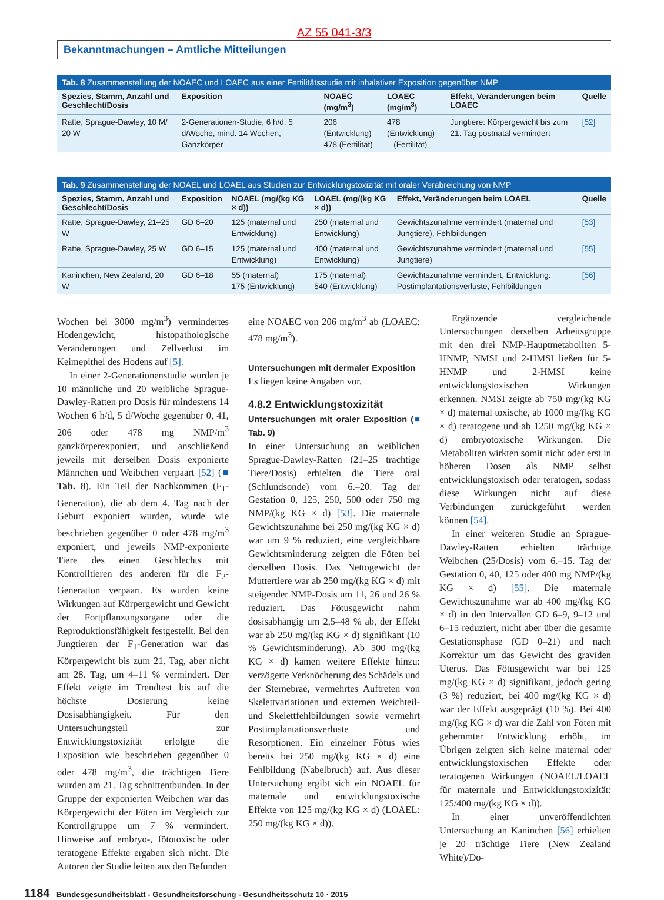AZ 55 041-3/3
Bekanntmachungen – Amtliche Mitteilungen
Tab. 8 Zusammenstellung der NOAEC und LOAEC aus einer Fertilitätsstudie mit inhalativer Exposition gegenüber NMP
| Spezies, Stamm, Anzahl und Geschlecht/Dosis | Exposition | NOAEC (mg/m<sup>3</sup>) | LOAEC (mg/m<sup>3</sup>) | Effekt, Veränderungen beim LOAEC | Quelle |
| --- | --- | --- | --- | --- | --- |
| Ratte, Sprague-Dawley, 10 M/ 20 W | 2-Generationen-Studie, 6 h/d, 5 d/Woche, mind. 14 Wochen, Ganzkörper | 206 (Entwicklung) 478 (Fertilität) | 478 (Entwicklung) – (Fertilität) | Jungtiere: Körpergewicht bis zum 21. Tag postnatal vermindert | [52] |
Tab. 9 Zusammenstellung der NOAEL und LOAEL aus Studien zur Entwicklungstoxizität mit oraler Verabreichung von NMP
| Spezies, Stamm, Anzahl und Geschlecht/Dosis | Exposition | NOAEL (mg/(kg KG × d)) | LOAEL (mg/(kg KG × d)) | Effekt, Veränderungen beim LOAEL | Quelle |
| --- | --- | --- | --- | --- | --- |
| Ratte, Sprague-Dawley, 21–25 W | GD 6–20 | 125 (maternal und Entwicklung) | 250 (maternal und Entwicklung) | Gewichtszunahme vermindert (maternal und Jungtiere), Fehlbildungen | [53] |
| Ratte, Sprague-Dawley, 25 W | GD 6–15 | 125 (maternal und Entwicklung) | 400 (maternal und Entwicklung) | Gewichtszunahme vermindert (maternal und Jungtiere) | [55] |
| Kaninchen, New Zealand, 20 W | GD 6–18 | 55 (maternal) 175 (Entwicklung) | 175 (maternal) 540 (Entwicklung) | Gewichtszunahme vermindert, Entwicklung: Postimplantationsverluste, Fehlbildungen | [56] |
Wochen bei 3000 mg/m<sup>3</sup>) vermindertes Hodengewicht, histopathologische Veränderungen und Zellverlust im Keimepithel des Hodens auf [5].
In einer 2-Generationenstudie wurden je 10 männliche und 20 weibliche Sprague-Dawley-Ratten pro Dosis für mindestens 14 Wochen 6 h/d, 5 d/Woche gegenüber 0, 41, 206 oder 478 mg NMP/m<sup>3</sup> ganzkörperexponiert, und anschließend jeweils mit derselben Dosis exponierte Männchen und Weibchen verpaart [52] (■ Tab. 8). Ein Teil der Nachkommen (F<sub>1</sub>-Generation), die ab dem 4. Tag nach der Geburt exponiert wurden, wurde wie beschrieben gegenüber 0 oder 478 mg/m<sup>3</sup> exponiert, und jeweils NMP-exponierte Tiere des einen Geschlechts mit Kontrolltieren des anderen für die F<sub>2</sub>-Generation verpaart. Es wurden keine Wirkungen auf Körpergewicht und Gewicht der Fortpflanzungsorgane oder die Reproduktionsfähigkeit festgestellt. Bei den Jungtieren der F<sub>1</sub>-Generation war das Körpergewicht bis zum 21. Tag, aber nicht am 28. Tag, um 4–11 % vermindert. Der Effekt zeigte im Trendtest bis auf die höchste Dosierung keine Dosisabhängigkeit. Für den Untersuchungsteil zur Entwicklungstoxizität erfolgte die Exposition wie beschrieben gegenüber 0 oder 478 mg/m<sup>3</sup>, die trächtigen Tiere wurden am 21. Tag schnittentbunden. In der Gruppe der exponierten Weibchen war das Körpergewicht der Föten im Vergleich zur Kontrollgruppe um 7 % vermindert. Hinweise auf embryo-, fötotoxische oder teratogene Effekte ergaben sich nicht. Die Autoren der Studie leiten aus den Befunden
eine NOAEC von 206 mg/m<sup>3</sup> ab (LOAEC: 478 mg/m<sup>3</sup>).
Untersuchungen mit dermaler Exposition
Es liegen keine Angaben vor.
4.8.2 Entwicklungstoxizität
Untersuchungen mit oraler Exposition (■ Tab. 9)
In einer Untersuchung an weiblichen Sprague-Dawley-Ratten (21–25 trächtige Tiere/Dosis) erhielten die Tiere oral (Schlundsonde) vom 6.–20. Tag der Gestation 0, 125, 250, 500 oder 750 mg NMP/(kg KG × d) [53]. Die maternale Gewichtszunahme bei 250 mg/(kg KG × d) war um 9 % reduziert, eine vergleichbare Gewichtsminderung zeigten die Föten bei derselben Dosis. Das Nettogewicht der Muttertiere war ab 250 mg/(kg KG × d) mit steigender NMP-Dosis um 11, 26 und 26 % reduziert. Das Fötusgewicht nahm dosisabhängig um 2,5–48 % ab, der Effekt war ab 250 mg/(kg KG × d) signifikant (10 % Gewichtsminderung). Ab 500 mg/(kg KG × d) kamen weitere Effekte hinzu: verzögerte Verknöcherung des Schädels und der Sternebrae, vermehrtes Auftreten von Skelettvariationen und externen Weichteil- und Skelettfehlbildungen sowie vermehrt Postimplantationsverluste und Resorptionen. Ein einzelner Fötus wies bereits bei 250 mg/(kg KG × d) eine Fehlbildung (Nabelbruch) auf. Aus dieser Untersuchung ergibt sich ein NOAEL für maternale und entwicklungstoxische Effekte von 125 mg/(kg KG × d) (LOAEL: 250 mg/(kg KG × d)).
Ergänzende vergleichende Untersuchungen derselben Arbeitsgruppe mit den drei NMP-Hauptmetaboliten 5-HNMP, NMSI und 2-HMSI ließen für 5-HNMP und 2-HMSI keine entwicklungstoxischen Wirkungen erkennen. NMSI zeigte ab 750 mg/(kg KG × d) maternal toxische, ab 1000 mg/(kg KG × d) teratogene und ab 1250 mg/(kg KG × d) embryotoxische Wirkungen. Die Metaboliten wirkten somit nicht oder erst in höheren Dosen als NMP selbst entwicklungstoxisch oder teratogen, sodass diese Wirkungen nicht auf diese Verbindungen zurückgeführt werden können [54].
In einer weiteren Studie an Sprague-Dawley-Ratten erhielten trächtige Weibchen (25/Dosis) vom 6.–15. Tag der Gestation 0, 40, 125 oder 400 mg NMP/(kg KG × d) [55]. Die maternale Gewichtszunahme war ab 400 mg/(kg KG × d) in den Intervallen GD 6–9, 9–12 und 6–15 reduziert, nicht aber über die gesamte Gestationsphase (GD 0–21) und nach Korrektur um das Gewicht des graviden Uterus. Das Fötusgewicht war bei 125 mg/(kg KG × d) signifikant, jedoch gering (3 %) reduziert, bei 400 mg/(kg KG × d) war der Effekt ausgeprägt (10 %). Bei 400 mg/(kg KG × d) war die Zahl von Föten mit gehemmter Entwicklung erhöht, im Übrigen zeigten sich keine maternal oder entwicklungstoxischen Effekte oder teratogenen Wirkungen (NOAEL/LOAEL für maternale und Entwicklungstoxizität: 125/400 mg/(kg KG × d)).
In einer unveröffentlichten Untersuchung an Kaninchen [56] erhielten je 20 trächtige Tiere (New Zealand White)/Do-
1184 Bundesgesundheitsblatt - Gesundheitsforschung - Gesundheitsschutz 10 · 2015